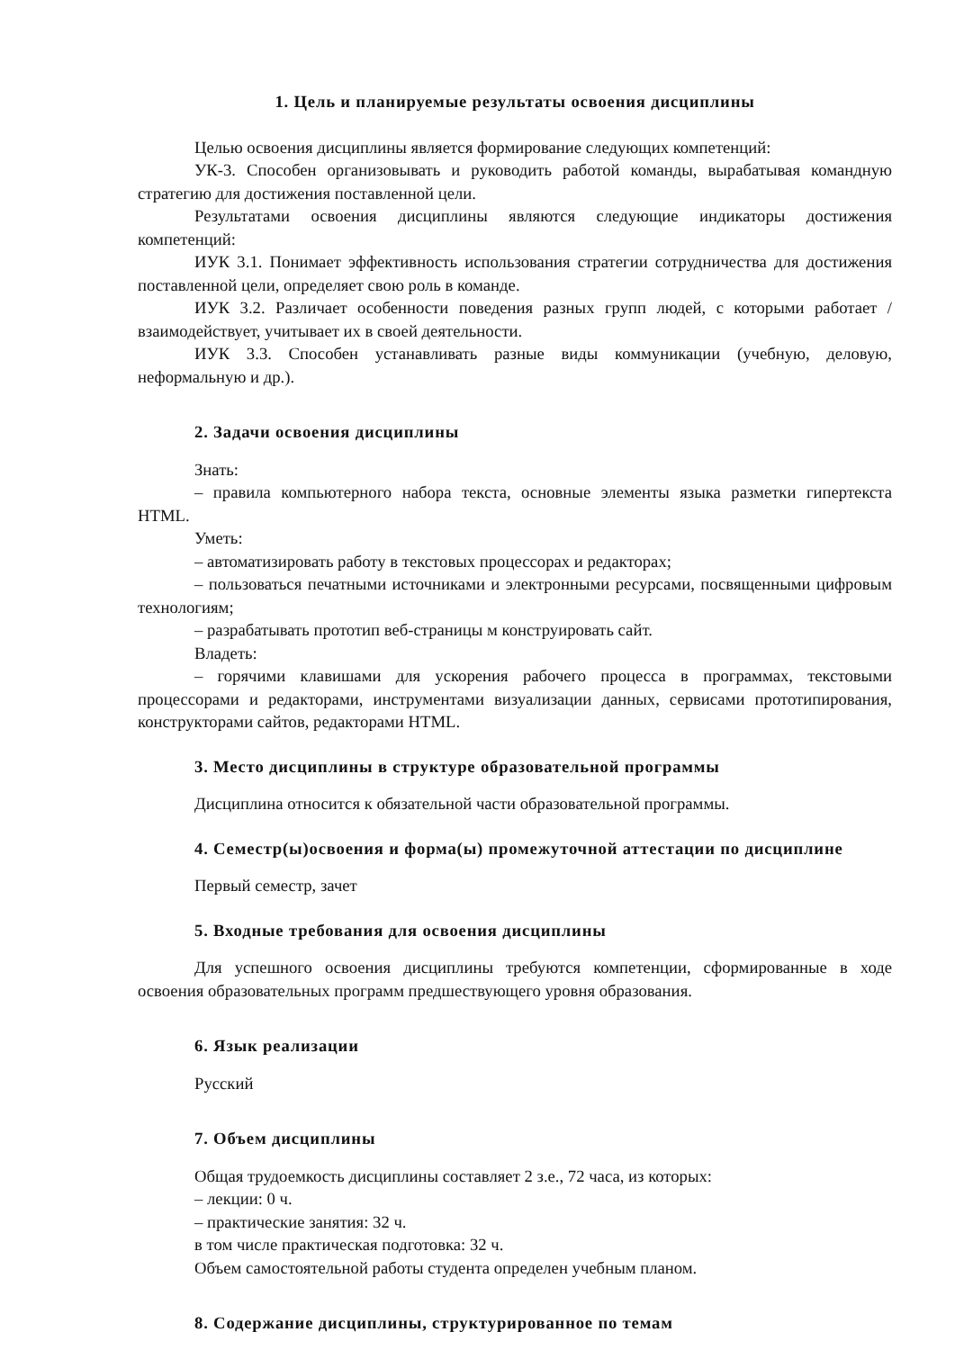1. Цель и планируемые результаты освоения дисциплины
Целью освоения дисциплины является формирование следующих компетенций:
УК-3. Способен организовывать и руководить работой команды, вырабатывая командную стратегию для достижения поставленной цели.
Результатами освоения дисциплины являются следующие индикаторы достижения компетенций:
ИУК 3.1. Понимает эффективность использования стратегии сотрудничества для достижения поставленной цели, определяет свою роль в команде.
ИУК 3.2. Различает особенности поведения разных групп людей, с которыми работает / взаимодействует, учитывает их в своей деятельности.
ИУК 3.3. Способен устанавливать разные виды коммуникации (учебную, деловую, неформальную и др.).
2. Задачи освоения дисциплины
Знать:
– правила компьютерного набора текста, основные элементы языка разметки гипертекста HTML.
Уметь:
– автоматизировать работу в текстовых процессорах и редакторах;
– пользоваться печатными источниками и электронными ресурсами, посвященными цифровым технологиям;
– разрабатывать прототип веб-страницы м конструировать сайт.
Владеть:
– горячими клавишами для ускорения рабочего процесса в программах, текстовыми процессорами и редакторами, инструментами визуализации данных, сервисами прототипирования, конструкторами сайтов, редакторами HTML.
3. Место дисциплины в структуре образовательной программы
Дисциплина относится к обязательной части образовательной программы.
4. Семестр(ы)освоения и форма(ы) промежуточной аттестации по дисциплине
Первый семестр, зачет
5. Входные требования для освоения дисциплины
Для успешного освоения дисциплины требуются компетенции, сформированные в ходе освоения образовательных программ предшествующего уровня образования.
6. Язык реализации
Русский
7. Объем дисциплины
Общая трудоемкость дисциплины составляет 2 з.е., 72 часа, из которых:
– лекции: 0 ч.
– практические занятия: 32 ч.
в том числе практическая подготовка: 32 ч.
Объем самостоятельной работы студента определен учебным планом.
8. Содержание дисциплины, структурированное по темам